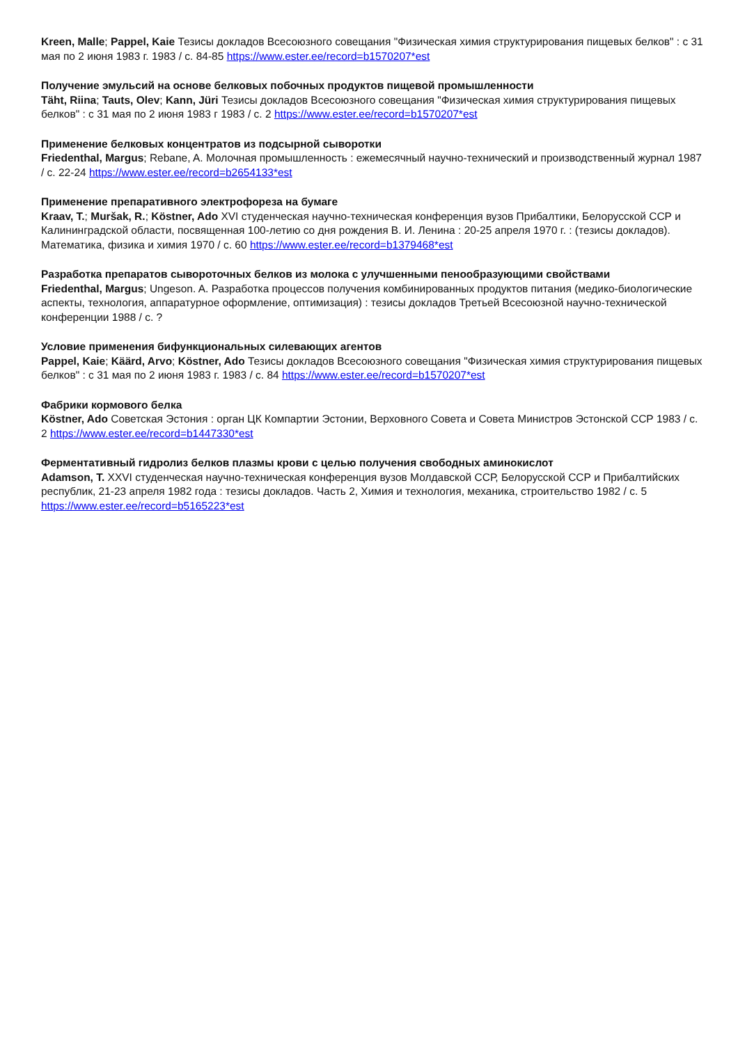Kreen, Malle; Pappel, Kaie Тезисы докладов Всесоюзного совещания "Физическая химия структурирования пищевых белков" : с 31 мая по 2 июня 1983 г. 1983 / с. 84-85 https://www.ester.ee/record=b1570207*est
Получение эмульсий на основе белковых побочных продуктов пищевой промышленности
Täht, Riina; Tauts, Olev; Kann, Jüri Тезисы докладов Всесоюзного совещания "Физическая химия структурирования пищевых белков" : с 31 мая по 2 июня 1983 г 1983 / с. 2 https://www.ester.ee/record=b1570207*est
Применение белковых концентратов из подсырной сыворотки
Friedenthal, Margus; Rebane, A. Молочная промышленность : ежемесячный научно-технический и производственный журнал 1987 / с. 22-24 https://www.ester.ee/record=b2654133*est
Применение препаративного электрофореза на бумаге
Kraav, T.; Muršak, R.; Köstner, Ado XVI студенческая научно-техническая конференция вузов Прибалтики, Белорусской ССР и Калининградской области, посвященная 100-летию со дня рождения В. И. Ленина : 20-25 апреля 1970 г. : (тезисы докладов). Математика, физика и химия 1970 / с. 60 https://www.ester.ee/record=b1379468*est
Разработка препаратов сывороточных белков из молока с улучшенными пенообразующими свойствами
Friedenthal, Margus; Ungeson. A. Разработка процессов получения комбинированных продуктов питания (медико-биологические аспекты, технология, аппаратурное оформление, оптимизация) : тезисы докладов Третьей Всесоюзной научно-технической конференции 1988 / с. ?
Условие применения бифункциональных силевающих агентов
Pappel, Kaie; Käärd, Arvo; Köstner, Ado Тезисы докладов Всесоюзного совещания "Физическая химия структурирования пищевых белков" : с 31 мая по 2 июня 1983 г. 1983 / с. 84 https://www.ester.ee/record=b1570207*est
Фабрики кормового белка
Köstner, Ado Советская Эстония : орган ЦК Компартии Эстонии, Верховного Совета и Совета Министров Эстонской ССР 1983 / с. 2 https://www.ester.ee/record=b1447330*est
Ферментативный гидролиз белков плазмы крови с целью получения свободных аминокислот
Adamson, T. XXVI студенческая научно-техническая конференция вузов Молдавской ССР, Белорусской ССР и Прибалтийских республик, 21-23 апреля 1982 года : тезисы докладов. Часть 2, Химия и технология, механика, строительство 1982 / с. 5 https://www.ester.ee/record=b5165223*est